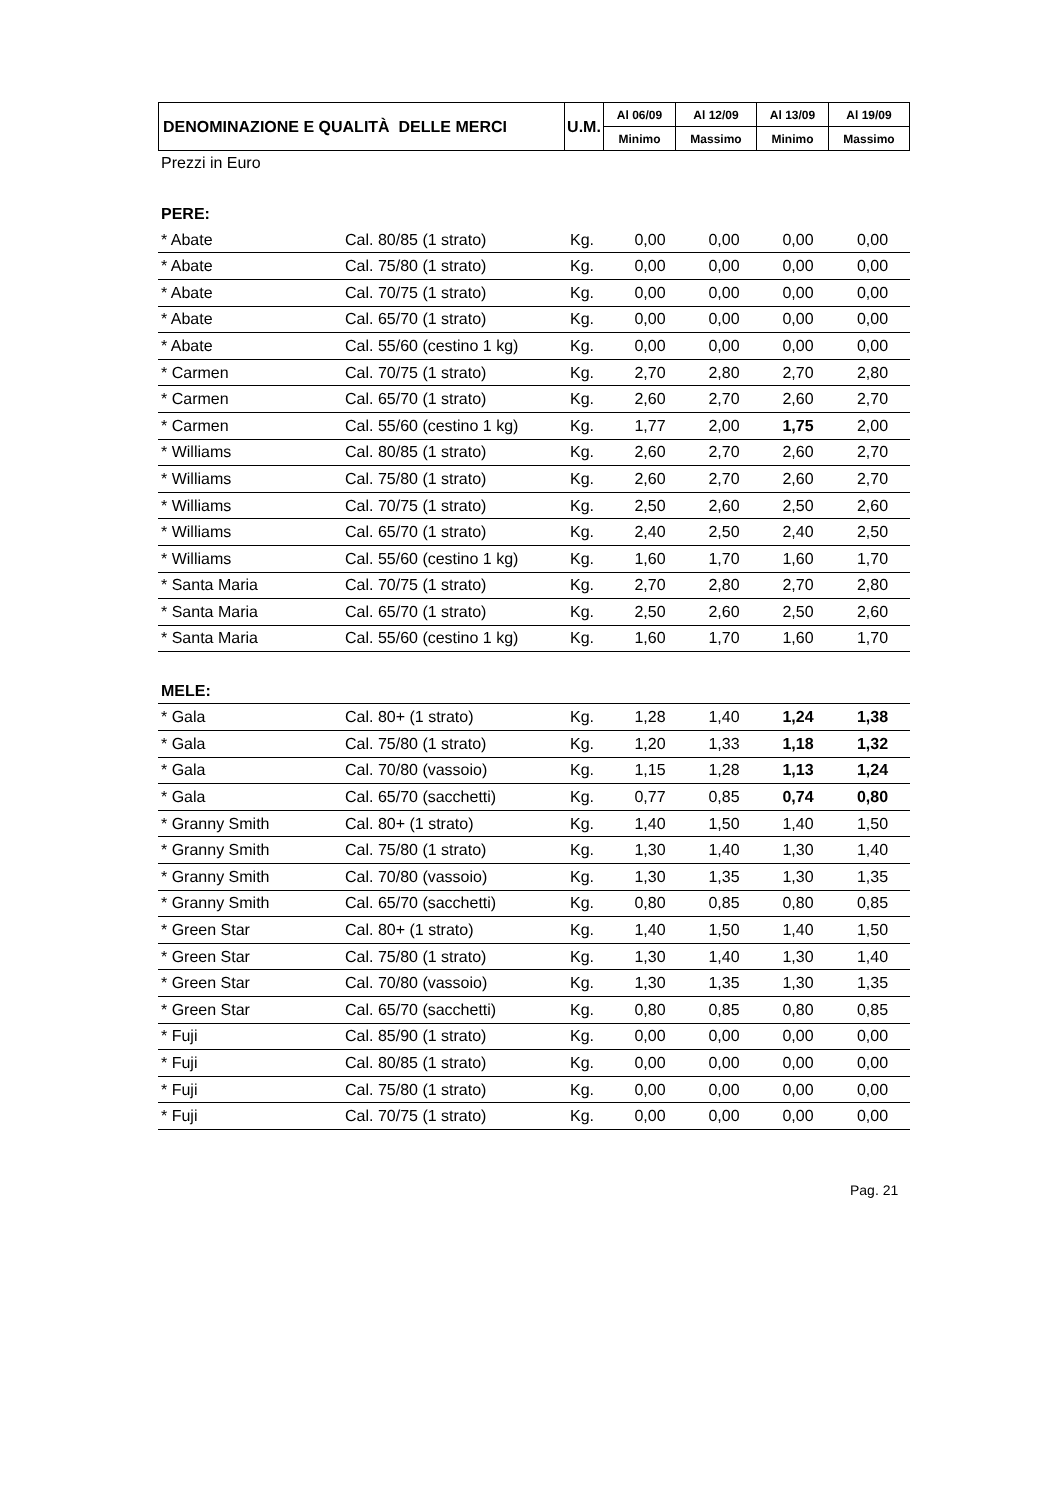| DENOMINAZIONE E QUALITÀ DELLE MERCI | U.M. | Al 06/09 | Al 12/09 | Al 13/09 | Al 19/09 |
| --- | --- | --- | --- | --- | --- |
| | | Minimo | Massimo | Minimo | Massimo |
| Prezzi in Euro | | | | | | |
| PERE: | | | | | | |
| * Abate | Cal. 80/85 (1 strato) | Kg. | 0,00 | 0,00 | 0,00 | 0,00 |
| * Abate | Cal. 75/80 (1 strato) | Kg. | 0,00 | 0,00 | 0,00 | 0,00 |
| * Abate | Cal. 70/75 (1 strato) | Kg. | 0,00 | 0,00 | 0,00 | 0,00 |
| * Abate | Cal. 65/70 (1 strato) | Kg. | 0,00 | 0,00 | 0,00 | 0,00 |
| * Abate | Cal. 55/60 (cestino 1 kg) | Kg. | 0,00 | 0,00 | 0,00 | 0,00 |
| * Carmen | Cal. 70/75 (1 strato) | Kg. | 2,70 | 2,80 | 2,70 | 2,80 |
| * Carmen | Cal. 65/70 (1 strato) | Kg. | 2,60 | 2,70 | 2,60 | 2,70 |
| * Carmen | Cal. 55/60 (cestino 1 kg) | Kg. | 1,77 | 2,00 | 1,75 | 2,00 |
| * Williams | Cal. 80/85 (1 strato) | Kg. | 2,60 | 2,70 | 2,60 | 2,70 |
| * Williams | Cal. 75/80 (1 strato) | Kg. | 2,60 | 2,70 | 2,60 | 2,70 |
| * Williams | Cal. 70/75 (1 strato) | Kg. | 2,50 | 2,60 | 2,50 | 2,60 |
| * Williams | Cal. 65/70 (1 strato) | Kg. | 2,40 | 2,50 | 2,40 | 2,50 |
| * Williams | Cal. 55/60 (cestino 1 kg) | Kg. | 1,60 | 1,70 | 1,60 | 1,70 |
| * Santa Maria | Cal. 70/75 (1 strato) | Kg. | 2,70 | 2,80 | 2,70 | 2,80 |
| * Santa Maria | Cal. 65/70 (1 strato) | Kg. | 2,50 | 2,60 | 2,50 | 2,60 |
| * Santa Maria | Cal. 55/60 (cestino 1 kg) | Kg. | 1,60 | 1,70 | 1,60 | 1,70 |
| MELE: | | | | | | |
| * Gala | Cal. 80+ (1 strato) | Kg. | 1,28 | 1,40 | 1,24 | 1,38 |
| * Gala | Cal. 75/80 (1 strato) | Kg. | 1,20 | 1,33 | 1,18 | 1,32 |
| * Gala | Cal. 70/80 (vassoio) | Kg. | 1,15 | 1,28 | 1,13 | 1,24 |
| * Gala | Cal. 65/70 (sacchetti) | Kg. | 0,77 | 0,85 | 0,74 | 0,80 |
| * Granny Smith | Cal. 80+ (1 strato) | Kg. | 1,40 | 1,50 | 1,40 | 1,50 |
| * Granny Smith | Cal. 75/80 (1 strato) | Kg. | 1,30 | 1,40 | 1,30 | 1,40 |
| * Granny Smith | Cal. 70/80 (vassoio) | Kg. | 1,30 | 1,35 | 1,30 | 1,35 |
| * Granny Smith | Cal. 65/70 (sacchetti) | Kg. | 0,80 | 0,85 | 0,80 | 0,85 |
| * Green Star | Cal. 80+ (1 strato) | Kg. | 1,40 | 1,50 | 1,40 | 1,50 |
| * Green Star | Cal. 75/80 (1 strato) | Kg. | 1,30 | 1,40 | 1,30 | 1,40 |
| * Green Star | Cal. 70/80 (vassoio) | Kg. | 1,30 | 1,35 | 1,30 | 1,35 |
| * Green Star | Cal. 65/70 (sacchetti) | Kg. | 0,80 | 0,85 | 0,80 | 0,85 |
| * Fuji | Cal. 85/90 (1 strato) | Kg. | 0,00 | 0,00 | 0,00 | 0,00 |
| * Fuji | Cal. 80/85 (1 strato) | Kg. | 0,00 | 0,00 | 0,00 | 0,00 |
| * Fuji | Cal. 75/80 (1 strato) | Kg. | 0,00 | 0,00 | 0,00 | 0,00 |
| * Fuji | Cal. 70/75 (1 strato) | Kg. | 0,00 | 0,00 | 0,00 | 0,00 |
Pag. 21